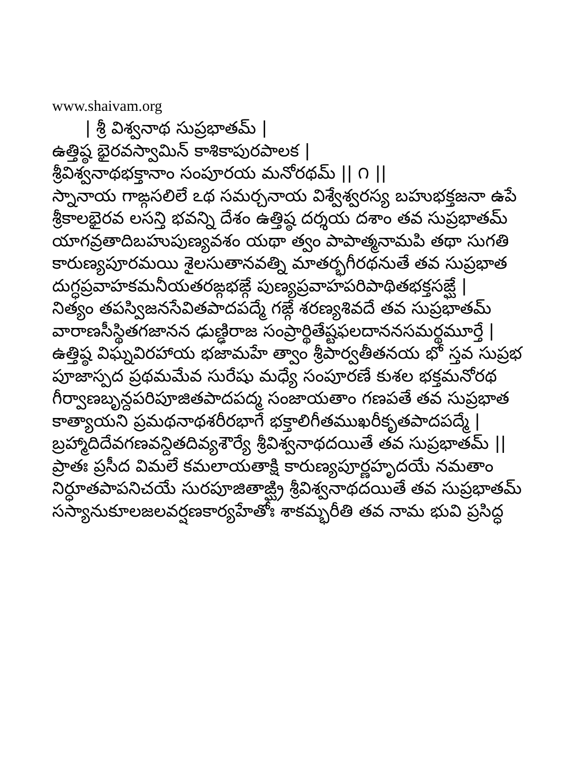www.shaivam.org
| శ్రీ విశ్వనాథ సుప్రభాతమ్ |
ఉత్తిష్ఠ భైరవస్వామిన్ కాశికాపురపాలక |
శ్రీవిశ్వనాథభక్తానాం సంపూరయ మనోరథమ్ || ౧ ||
స్నానాయ గాఙ్గసలిలే ఽథ సమర్చనాయ విశ్వేశ్వరస్య బహుభక్తజనా ఉపే
శ్రీకాలభైరవ లసన్తి భవన్ని దేశం ఉత్తిష్ఠ దర్శయ దశాం తవ సుప్రభాతమ్
యాగవ్రతాదిబహుపుణ్యవశం యథా త్వం పాపాత్మనామపి తథా సుగతి
కారుణ్యపూరమయి శైలసుతానవత్ని మాతర్భగీరథనుతే తవ సుప్రభాత
దుగ్ధప్రవాహకమనీయతరఙ్గభఙ్గే పుణ్యప్రవాహపరిపాథితభక్తసఙ్ఘే |
నిత్యం తపస్విజనసేవితపాదపద్మే గఙ్గే శరణ్యశివదే తవ సుప్రభాతమ్
వారాణసీస్థితగజానన ఢుణ్ఢిరాజ సంప్రార్థితేష్టఫలదాననసమర్థమూర్తే |
ఉత్తిష్ఠ విఘ్నవిరహాయ భజామహే త్వాం శ్రీపార్వతీతనయ భో స్తవ సుప్రభ
పూజాస్పద ప్రథమమేవ సురేషు మధ్యే సంపూరణే కుశల భక్తమనోరథ
గీర్వాణబృన్దపరిపూజితపాదపద్మ సంజాయతాం గణపతే తవ సుప్రభాత
కాత్యాయని ప్రమథనాథశరీరభాగే భక్తాలిగీతముఖరీకృతపాదపద్మే |
బ్రహ్మాదిదేవగణవన్దితదివ్యశౌర్యే శ్రీవిశ్వనాథదయితే తవ సుప్రభాతమ్ ||
ప్రాతః ప్రసీద విమలే కమలాయతాక్షి కారుణ్యపూర్ణహృదయే నమతాం
నిర్ధూతపాపనిచయే సురపూజితాఙ్ఘ్రి శ్రీవిశ్వనాథదయితే తవ సుప్రభాతమ్
సస్యానుకూలజలవర్షణకార్యహేతోః శాకమ్భరీతి తవ నామ భువి ప్రసిద్ధ